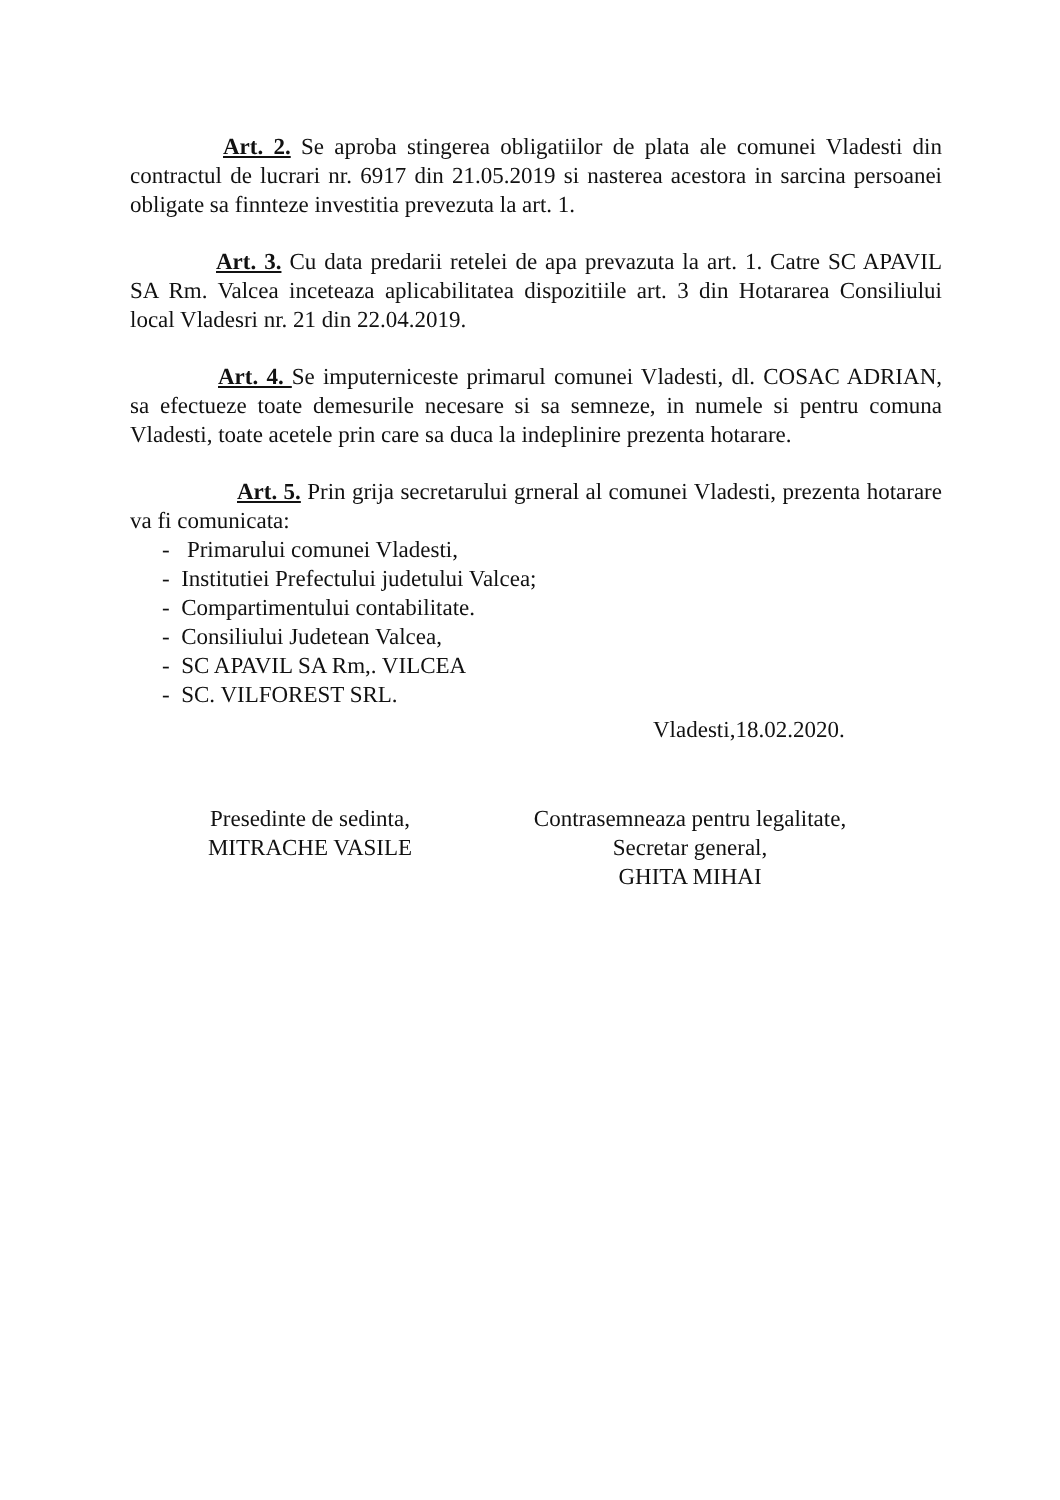Art. 2. Se aproba stingerea obligatiilor de plata ale comunei Vladesti din contractul de lucrari nr. 6917 din 21.05.2019 si nasterea acestora in sarcina persoanei obligate sa finnteze investitia prevezuta la art. 1.
Art. 3. Cu data predarii retelei de apa prevazuta la art. 1. Catre SC APAVIL SA Rm. Valcea inceteaza aplicabilitatea dispozitiile art. 3 din Hotararea Consiliului local Vladesri nr. 21 din 22.04.2019.
Art. 4. Se imputerniceste primarul comunei Vladesti, dl. COSAC ADRIAN, sa efectueze toate demesurile necesare si sa semneze, in numele si pentru comuna Vladesti, toate acetele prin care sa duca la indeplinire prezenta hotarare.
Art. 5. Prin grija secretarului grneral al comunei Vladesti, prezenta hotarare va fi comunicata:
- Primarului comunei Vladesti,
- Institutiei Prefectului judetului Valcea;
- Compartimentului contabilitate.
- Consiliului Judetean Valcea,
- SC APAVIL SA Rm,. VILCEA
- SC. VILFOREST SRL.
Vladesti,18.02.2020.
Presedinte de sedinta,
MITRACHE VASILE
Contrasemneaza pentru legalitate,
Secretar general,
GHITA MIHAI